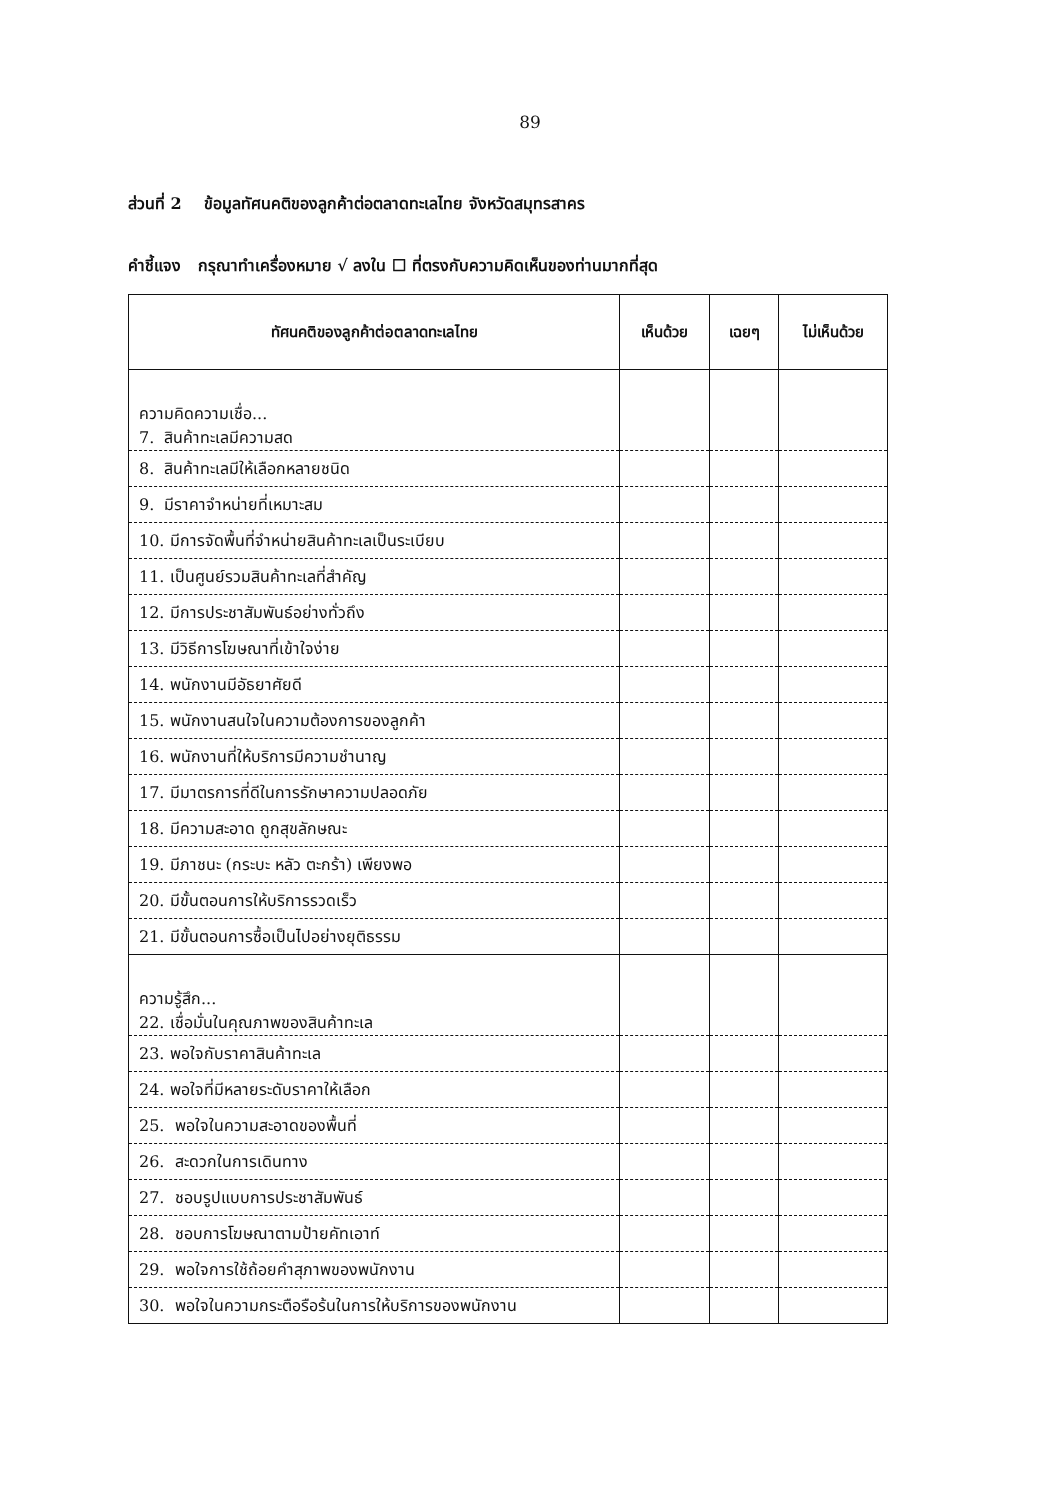89
ส่วนที่ 2 ข้อมูลทัศนคติของลูกค้าต่อตลาดทะเลไทย จังหวัดสมุทรสาคร
คำชี้แจง กรุณาทำเครื่องหมาย √ ลงใน ☐ ที่ตรงกับความคิดเห็นของท่านมากที่สุด
| ทัศนคติของลูกค้าต่อตลาดทะเลไทย | เห็นด้วย | เฉยๆ | ไม่เห็นด้วย |
| --- | --- | --- | --- |
| ความคิดความเชื่อ... 7. สินค้าทะเลมีความสด | | | |
| 8. สินค้าทะเลมีให้เลือกหลายชนิด | | | |
| 9. มีราคาจำหน่ายที่เหมาะสม | | | |
| 10. มีการจัดพื้นที่จำหน่ายสินค้าทะเลเป็นระเบียบ | | | |
| 11. เป็นศูนย์รวมสินค้าทะเลที่สำคัญ | | | |
| 12. มีการประชาสัมพันธ์อย่างทั่วถึง | | | |
| 13. มีวิธีการโฆษณาที่เข้าใจง่าย | | | |
| 14. พนักงานมีอัธยาศัยดี | | | |
| 15. พนักงานสนใจในความต้องการของลูกค้า | | | |
| 16. พนักงานที่ให้บริการมีความชำนาญ | | | |
| 17. มีมาตรการที่ดีในการรักษาความปลอดภัย | | | |
| 18. มีความสะอาด ถูกสุขลักษณะ | | | |
| 19. มีภาชนะ (กระบะ หลัว ตะกร้า) เพียงพอ | | | |
| 20. มีขั้นตอนการให้บริการรวดเร็ว | | | |
| 21. มีขั้นตอนการซื้อเป็นไปอย่างยุติธรรม | | | |
| ความรู้สึก... 22. เชื่อมั่นในคุณภาพของสินค้าทะเล | | | |
| 23. พอใจกับราคาสินค้าทะเล | | | |
| 24. พอใจที่มีหลายระดับราคาให้เลือก | | | |
| 25. พอใจในความสะอาดของพื้นที่ | | | |
| 26. สะดวกในการเดินทาง | | | |
| 27. ชอบรูปแบบการประชาสัมพันธ์ | | | |
| 28. ชอบการโฆษณาตามป้ายคัทเอาท์ | | | |
| 29. พอใจการใช้ถ้อยคำสุภาพของพนักงาน | | | |
| 30. พอใจในความกระตือรือร้นในการให้บริการของพนักงาน | | | |